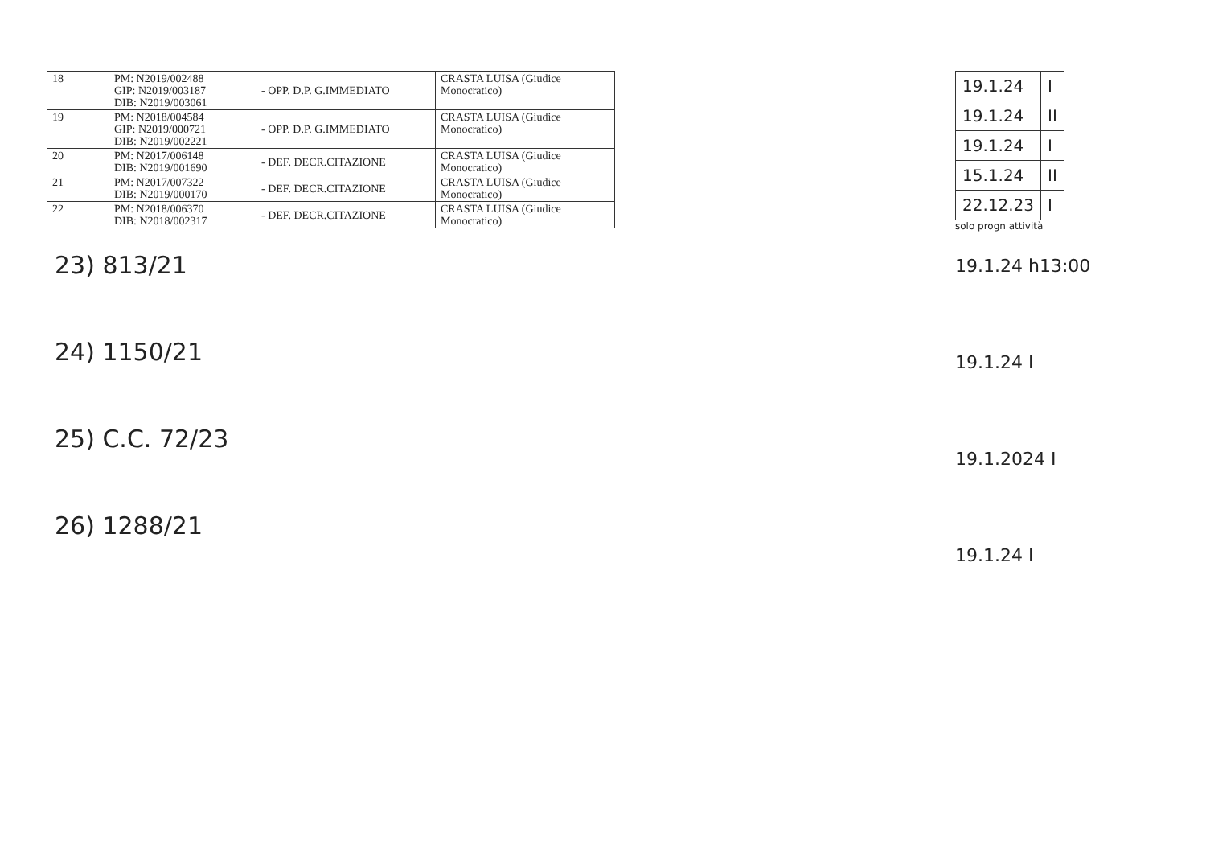| 18 | PM: N2019/002488 GIP: N2019/003187 DIB: N2019/003061 | - OPP. D.P. G.IMMEDIATO | CRASTA LUISA (Giudice Monocratico) |
| 19 | PM: N2018/004584 GIP: N2019/000721 DIB: N2019/002221 | - OPP. D.P. G.IMMEDIATO | CRASTA LUISA (Giudice Monocratico) |
| 20 | PM: N2017/006148 DIB: N2019/001690 | - DEF. DECR.CITAZIONE | CRASTA LUISA (Giudice Monocratico) |
| 21 | PM: N2017/007322 DIB: N2019/000170 | - DEF. DECR.CITAZIONE | CRASTA LUISA (Giudice Monocratico) |
| 22 | PM: N2018/006370 DIB: N2018/002317 | - DEF. DECR.CITAZIONE | CRASTA LUISA (Giudice Monocratico) |
23) 813/21
24) 1150/21
25) C.C. 72/23
26) 1288/21
| 19.1.24 | I |
| 19.1.24 | II |
| 19.1.24 | I |
| 15.1.24 | II |
| 22.12.23 | I |
solo progn attività
19.1.24 h13:00
19.1.24 I
19.1.2024 I
19.1.24 I